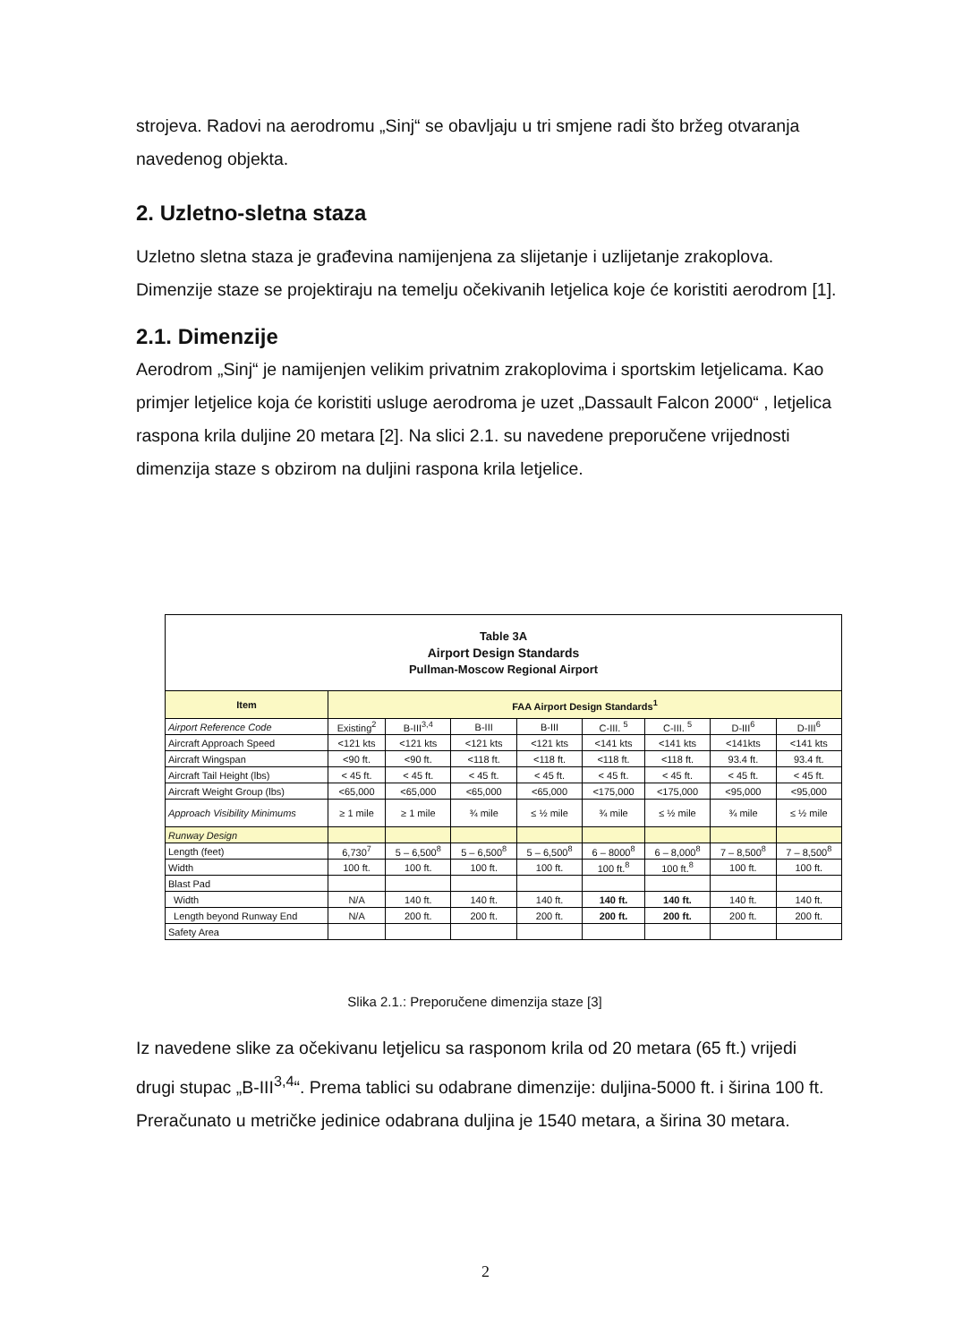strojeva. Radovi na aerodromu „Sinj“ se obavljaju u tri smjene radi što bržeg otvaranja navedenog objekta.
2. Uzletno-sletna staza
Uzletno sletna staza je građevina namijenjena za slijetanje i uzlijetanje zrakoplova. Dimenzije staze se projektiraju na temelju očekivanih letjelica koje će koristiti aerodrom [1].
2.1. Dimenzije
Aerodrom „Sinj“ je namijenjen velikim privatnim zrakoplovima i sportskim letjelicama. Kao primjer letjelice koja će koristiti usluge aerodroma je uzet „Dassault Falcon 2000“ , letjelica raspona krila duljine 20 metara [2]. Na slici 2.1. su navedene preporučene vrijednosti dimenzija staze s obzirom na duljini raspona krila letjelice.
| Table 3A Airport Design Standards Pullman-Moscow Regional Airport | | | | | | | | |
| --- | --- | --- | --- | --- | --- | --- | --- | --- |
| Item | FAA Airport Design Standards<sup>1</sup> | | | | | | | |
| Airport Reference Code | Existing<sup>2</sup> | B-III<sup>3,4</sup> | B-III | B-III | C-III. <sup>5</sup> | C-III. <sup>5</sup> | D-III<sup>6</sup> | D-III<sup>6</sup> |
| Aircraft Approach Speed | <121 kts | <121 kts | <121 kts | <121 kts | <141 kts | <141 kts | <141kts | <141 kts |
| Aircraft Wingspan | <90 ft. | <90 ft. | <118 ft. | <118 ft. | <118 ft. | <118 ft. | 93.4 ft. | 93.4 ft. |
| Aircraft Tail Height (lbs) | < 45 ft. | < 45 ft. | < 45 ft. | < 45 ft. | < 45 ft. | < 45 ft. | < 45 ft. | < 45 ft. |
| Aircraft Weight Group (lbs) | <65,000 | <65,000 | <65,000 | <65,000 | <175,000 | <175,000 | <95,000 | <95,000 |
| Approach Visibility Minimums | ≥ 1 mile | ≥ 1 mile | ¾ mile | ≤ ½ mile | ¾ mile | ≤ ½ mile | ¾ mile | ≤ ½ mile |
| Runway Design | | | | | | | | |
| Length (feet) | 6,730<sup>7</sup> | 5 – 6,500<sup>8</sup> | 5 – 6,500<sup>8</sup> | 5 – 6,500<sup>8</sup> | 6 – 8000<sup>8</sup> | 6 – 8,000<sup>8</sup> | 7 – 8,500<sup>8</sup> | 7 – 8,500<sup>8</sup> |
| Width | 100 ft. | 100 ft. | 100 ft. | 100 ft. | 100 ft.<sup>8</sup> | 100 ft.<sup>8</sup> | 100 ft. | 100 ft. |
| Blast Pad | | | | | | | | |
| Width | N/A | 140 ft. | 140 ft. | 140 ft. | 140 ft. | 140 ft. | 140 ft. | 140 ft. |
| Length beyond Runway End | N/A | 200 ft. | 200 ft. | 200 ft. | 200 ft. | 200 ft. | 200 ft. | 200 ft. |
| Safety Area | | | | | | | | |
Slika 2.1.: Preporučene dimenzija staze [3]
Iz navedene slike za očekivanu letjelicu sa rasponom krila od 20 metara (65 ft.) vrijedi drugi stupac „B-III<sup>3,4</sup>“. Prema tablici su odabrane dimenzije: duljina-5000 ft. i širina 100 ft. Preračunato u metričke jedinice odabrana duljina je 1540 metara, a širina 30 metara.
2